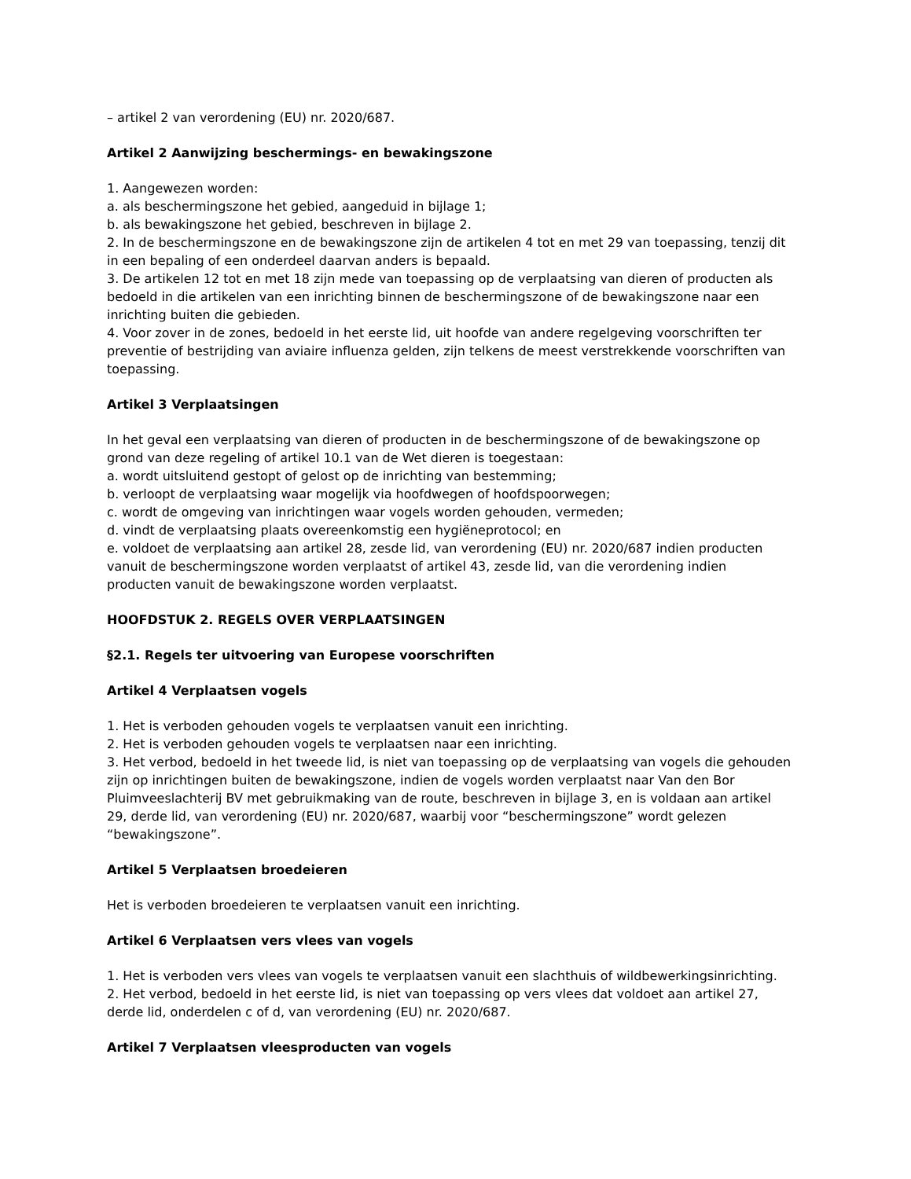– artikel 2 van verordening (EU) nr. 2020/687.
Artikel 2 Aanwijzing beschermings- en bewakingszone
1. Aangewezen worden:
a. als beschermingszone het gebied, aangeduid in bijlage 1;
b. als bewakingszone het gebied, beschreven in bijlage 2.
2. In de beschermingszone en de bewakingszone zijn de artikelen 4 tot en met 29 van toepassing, tenzij dit in een bepaling of een onderdeel daarvan anders is bepaald.
3. De artikelen 12 tot en met 18 zijn mede van toepassing op de verplaatsing van dieren of producten als bedoeld in die artikelen van een inrichting binnen de beschermingszone of de bewakingszone naar een inrichting buiten die gebieden.
4. Voor zover in de zones, bedoeld in het eerste lid, uit hoofde van andere regelgeving voorschriften ter preventie of bestrijding van aviaire influenza gelden, zijn telkens de meest verstrekkende voorschriften van toepassing.
Artikel 3 Verplaatsingen
In het geval een verplaatsing van dieren of producten in de beschermingszone of de bewakingszone op grond van deze regeling of artikel 10.1 van de Wet dieren is toegestaan:
a. wordt uitsluitend gestopt of gelost op de inrichting van bestemming;
b. verloopt de verplaatsing waar mogelijk via hoofdwegen of hoofdspoorwegen;
c. wordt de omgeving van inrichtingen waar vogels worden gehouden, vermeden;
d. vindt de verplaatsing plaats overeenkomstig een hygiëneprotocol; en
e. voldoet de verplaatsing aan artikel 28, zesde lid, van verordening (EU) nr. 2020/687 indien producten vanuit de beschermingszone worden verplaatst of artikel 43, zesde lid, van die verordening indien producten vanuit de bewakingszone worden verplaatst.
HOOFDSTUK 2. REGELS OVER VERPLAATSINGEN
§2.1. Regels ter uitvoering van Europese voorschriften
Artikel 4 Verplaatsen vogels
1. Het is verboden gehouden vogels te verplaatsen vanuit een inrichting.
2. Het is verboden gehouden vogels te verplaatsen naar een inrichting.
3. Het verbod, bedoeld in het tweede lid, is niet van toepassing op de verplaatsing van vogels die gehouden zijn op inrichtingen buiten de bewakingszone, indien de vogels worden verplaatst naar Van den Bor Pluimveeslachterij BV met gebruikmaking van de route, beschreven in bijlage 3, en is voldaan aan artikel 29, derde lid, van verordening (EU) nr. 2020/687, waarbij voor “beschermingszone” wordt gelezen “bewakingszone”.
Artikel 5 Verplaatsen broedeieren
Het is verboden broedeieren te verplaatsen vanuit een inrichting.
Artikel 6 Verplaatsen vers vlees van vogels
1. Het is verboden vers vlees van vogels te verplaatsen vanuit een slachthuis of wildbewerkingsinrichting.
2. Het verbod, bedoeld in het eerste lid, is niet van toepassing op vers vlees dat voldoet aan artikel 27, derde lid, onderdelen c of d, van verordening (EU) nr. 2020/687.
Artikel 7 Verplaatsen vleesproducten van vogels